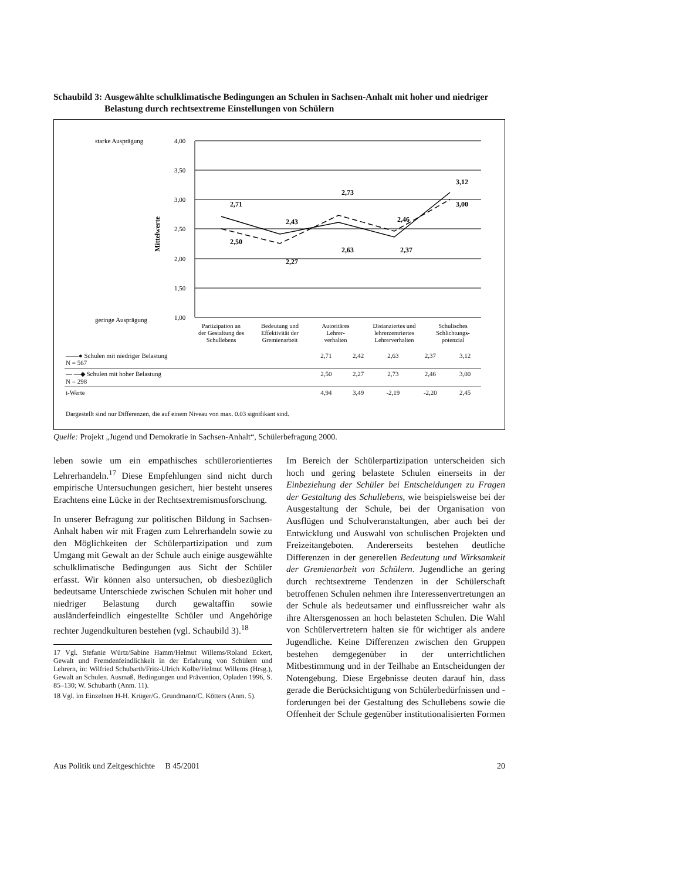Schaubild 3: Ausgewählte schulklimatische Bedingungen an Schulen in Sachsen-Anhalt mit hoher und niedriger Belastung durch rechtsextreme Einstellungen von Schülern
starke Ausprägung
geringe Ausprägung
4,00
3,50
3,00
2,50
2,00
1,50
1,00
Mittelwerte
2,71
2,43
2,73
2,46
3,12
2,50
2,27
2,63
2,37
3,00
Partizipation an
der Gestaltung des
Schullebens
Bedeutung und
Effektivität der
Gremienarbeit
Autoritäres
Lehrer-
verhalten
Distanziertes und
lehrerzentriertes
Lehrerverhalten
Schulisches
Schlichtungs-
potenzial
| ——● Schulen mit niedriger Belastung N = 567 | 2,71 | 2,42 | 2,63 | 2,37 | 3,12 |
| — —◆ Schulen mit hoher Belastung N = 298 | 2,50 | 2,27 | 2,73 | 2,46 | 3,00 |
| t-Werte | 4,94 | 3,49 | -2,19 | -2,20 | 2,45 |
Dargestellt sind nur Differenzen, die auf einem Niveau von max. 0.03 signifikant sind.
Quelle: Projekt „Jugend und Demokratie in Sachsen-Anhalt“, Schülerbefragung 2000.
leben sowie um ein empathisches schülerorientiertes Lehrerhandeln.<sup>17</sup> Diese Empfehlungen sind nicht durch empirische Untersuchungen gesichert, hier besteht unseres Erachtens eine Lücke in der Rechtsextremismusforschung.
In unserer Befragung zur politischen Bildung in Sachsen-Anhalt haben wir mit Fragen zum Lehrerhandeln sowie zu den Möglichkeiten der Schülerpartizipation und zum Umgang mit Gewalt an der Schule auch einige ausgewählte schulklimatische Bedingungen aus Sicht der Schüler erfasst. Wir können also untersuchen, ob diesbezüglich bedeutsame Unterschiede zwischen Schulen mit hoher und niedriger Belastung durch gewaltaffin sowie ausländerfeindlich eingestellte Schüler und Angehörige rechter Jugendkulturen bestehen (vgl. Schaubild 3).<sup>18</sup>
17 Vgl. Stefanie Würtz/Sabine Hamm/Helmut Willems/Roland Eckert, Gewalt und Fremdenfeindlichkeit in der Erfahrung von Schülern und Lehrern, in: Wilfried Schubarth/Fritz-Ulrich Kolbe/Helmut Willems (Hrsg.), Gewalt an Schulen. Ausmaß, Bedingungen und Prävention, Opladen 1996, S. 85–130; W. Schubarth (Anm. 11).
18 Vgl. im Einzelnen H-H. Krüger/G. Grundmann/C. Kötters (Anm. 5).
Im Bereich der Schülerpartizipation unterscheiden sich hoch und gering belastete Schulen einerseits in der Einbeziehung der Schüler bei Entscheidungen zu Fragen der Gestaltung des Schullebens, wie beispielsweise bei der Ausgestaltung der Schule, bei der Organisation von Ausflügen und Schulveranstaltungen, aber auch bei der Entwicklung und Auswahl von schulischen Projekten und Freizeitangeboten. Andererseits bestehen deutliche Differenzen in der generellen Bedeutung und Wirksamkeit der Gremienarbeit von Schülern. Jugendliche an gering durch rechtsextreme Tendenzen in der Schülerschaft betroffenen Schulen nehmen ihre Interessenvertretungen an der Schule als bedeutsamer und einflussreicher wahr als ihre Altersgenossen an hoch belasteten Schulen. Die Wahl von Schülervertretern halten sie für wichtiger als andere Jugendliche. Keine Differenzen zwischen den Gruppen bestehen demgegenüber in der unterrichtlichen Mitbestimmung und in der Teilhabe an Entscheidungen der Notengebung. Diese Ergebnisse deuten darauf hin, dass gerade die Berücksichtigung von Schülerbedürfnissen und -forderungen bei der Gestaltung des Schullebens sowie die Offenheit der Schule gegenüber institutionalisierten Formen
Aus Politik und Zeitgeschichte B 45/2001 20